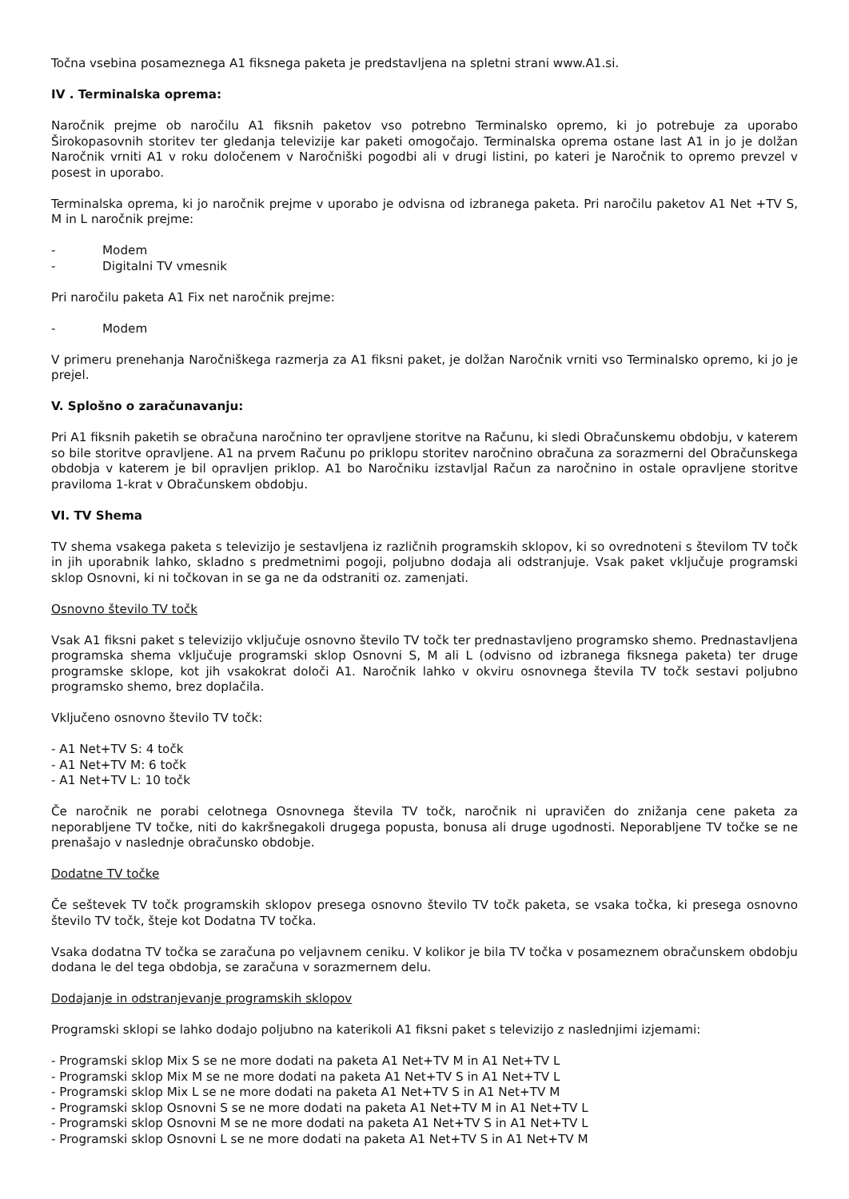Točna vsebina posameznega A1 fiksnega paketa je predstavljena na spletni strani www.A1.si.
IV . Terminalska oprema:
Naročnik prejme ob naročilu A1 fiksnih paketov vso potrebno Terminalsko opremo, ki jo potrebuje za uporabo Širokopasovnih storitev ter gledanja televizije kar paketi omogočajo. Terminalska oprema ostane last A1 in jo je dolžan Naročnik vrniti A1 v roku določenem v Naročniški pogodbi ali v drugi listini, po kateri je Naročnik to opremo prevzel v posest in uporabo.
Terminalska oprema, ki jo naročnik prejme v uporabo je odvisna od izbranega paketa. Pri naročilu paketov A1 Net +TV S, M in L naročnik prejme:
- Modem
- Digitalni TV vmesnik
Pri naročilu paketa A1 Fix net naročnik prejme:
- Modem
V primeru prenehanja Naročniškega razmerja za A1 fiksni paket, je dolžan Naročnik vrniti vso Terminalsko opremo, ki jo je prejel.
V. Splošno o zaračunavanju:
Pri A1 fiksnih paketih se obračuna naročnino ter opravljene storitve na Računu, ki sledi Obračunskemu obdobju, v katerem so bile storitve opravljene. A1 na prvem Računu po priklopu storitev naročnino obračuna za sorazmerni del Obračunskega obdobja v katerem je bil opravljen priklop. A1 bo Naročniku izstavljal Račun za naročnino in ostale opravljene storitve praviloma 1-krat v Obračunskem obdobju.
VI. TV Shema
TV shema vsakega paketa s televizijo je sestavljena iz različnih programskih sklopov, ki so ovrednoteni s številom TV točk in jih uporabnik lahko, skladno s predmetnimi pogoji, poljubno dodaja ali odstranjuje. Vsak paket vključuje programski sklop Osnovni, ki ni točkovan in se ga ne da odstraniti oz. zamenjati.
Osnovno število TV točk
Vsak A1 fiksni paket s televizijo vključuje osnovno število TV točk ter prednastavljeno programsko shemo. Prednastavljena programska shema vključuje programski sklop Osnovni S, M ali L (odvisno od izbranega fiksnega paketa) ter druge programske sklope, kot jih vsakokrat določi A1. Naročnik lahko v okviru osnovnega števila TV točk sestavi poljubno programsko shemo, brez doplačila.
Vključeno osnovno število TV točk:
- A1 Net+TV S: 4 točk
- A1 Net+TV M: 6 točk
- A1 Net+TV L: 10 točk
Če naročnik ne porabi celotnega Osnovnega števila TV točk, naročnik ni upravičen do znižanja cene paketa za neporabljene TV točke, niti do kakršnegakoli drugega popusta, bonusa ali druge ugodnosti. Neporabljene TV točke se ne prenašajo v naslednje obračunsko obdobje.
Dodatne TV točke
Če seštevek TV točk programskih sklopov presega osnovno število TV točk paketa, se vsaka točka, ki presega osnovno število TV točk, šteje kot Dodatna TV točka.
Vsaka dodatna TV točka se zaračuna po veljavnem ceniku. V kolikor je bila TV točka v posameznem obračunskem obdobju dodana le del tega obdobja, se zaračuna v sorazmernem delu.
Dodajanje in odstranjevanje programskih sklopov
Programski sklopi se lahko dodajo poljubno na katerikoli A1 fiksni paket s televizijo z naslednjimi izjemami:
- Programski sklop Mix S se ne more dodati na paketa A1 Net+TV M in A1 Net+TV L
- Programski sklop Mix M se ne more dodati na paketa A1 Net+TV S in A1 Net+TV L
- Programski sklop Mix L se ne more dodati na paketa A1 Net+TV S in A1 Net+TV M
- Programski sklop Osnovni S se ne more dodati na paketa A1 Net+TV M in A1 Net+TV L
- Programski sklop Osnovni M se ne more dodati na paketa A1 Net+TV S in A1 Net+TV L
- Programski sklop Osnovni L se ne more dodati na paketa A1 Net+TV S in A1 Net+TV M